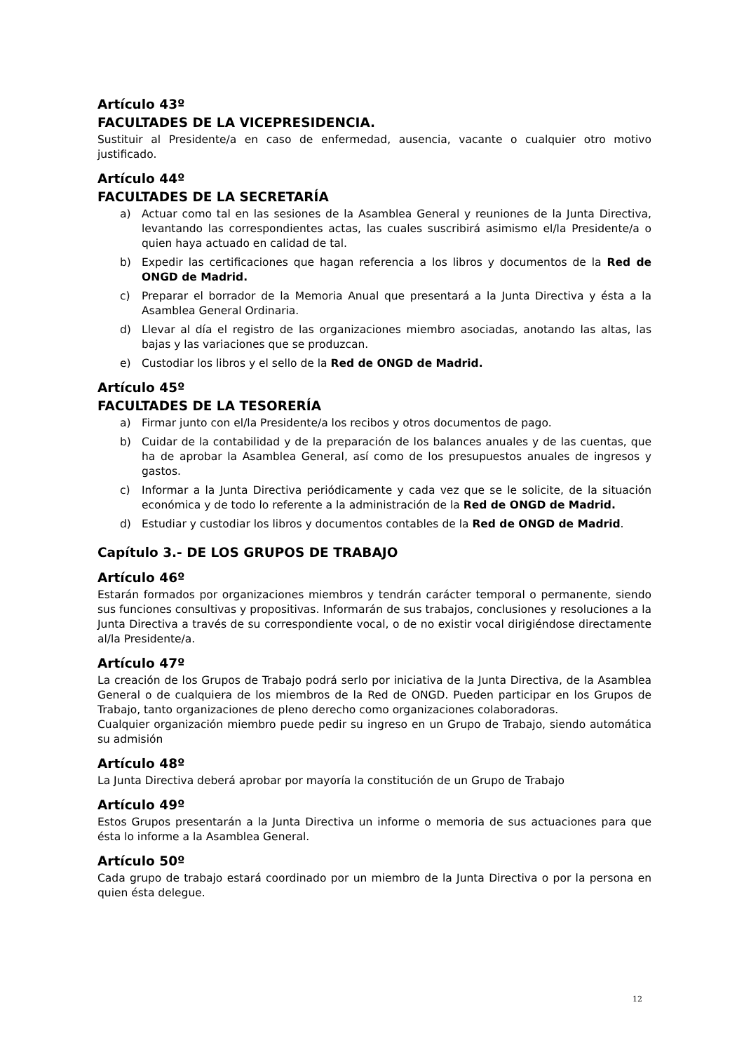Artículo 43º
FACULTADES DE LA VICEPRESIDENCIA.
Sustituir al Presidente/a en caso de enfermedad, ausencia, vacante o cualquier otro motivo justificado.
Artículo 44º
FACULTADES DE LA SECRETARÍA
a) Actuar como tal en las sesiones de la Asamblea General y reuniones de la Junta Directiva, levantando las correspondientes actas, las cuales suscribirá asimismo el/la Presidente/a o quien haya actuado en calidad de tal.
b) Expedir las certificaciones que hagan referencia a los libros y documentos de la Red de ONGD de Madrid.
c) Preparar el borrador de la Memoria Anual que presentará a la Junta Directiva y ésta a la Asamblea General Ordinaria.
d) Llevar al día el registro de las organizaciones miembro asociadas, anotando las altas, las bajas y las variaciones que se produzcan.
e) Custodiar los libros y el sello de la Red de ONGD de Madrid.
Artículo 45º
FACULTADES DE LA TESORERÍA
a) Firmar junto con el/la Presidente/a los recibos y otros documentos de pago.
b) Cuidar de la contabilidad y de la preparación de los balances anuales y de las cuentas, que ha de aprobar la Asamblea General, así como de los presupuestos anuales de ingresos y gastos.
c) Informar a la Junta Directiva periódicamente y cada vez que se le solicite, de la situación económica y de todo lo referente a la administración de la Red de ONGD de Madrid.
d) Estudiar y custodiar los libros y documentos contables de la Red de ONGD de Madrid.
Capítulo 3.- DE LOS GRUPOS DE TRABAJO
Artículo 46º
Estarán formados por organizaciones miembros y tendrán carácter temporal o permanente, siendo sus funciones consultivas y propositivas. Informarán de sus trabajos, conclusiones y resoluciones a la Junta Directiva a través de su correspondiente vocal, o de no existir vocal dirigiéndose directamente al/la Presidente/a.
Artículo 47º
La creación de los Grupos de Trabajo podrá serlo por iniciativa de la Junta Directiva, de la Asamblea General o de cualquiera de los miembros de la Red de ONGD. Pueden participar en los Grupos de Trabajo, tanto organizaciones de pleno derecho como organizaciones colaboradoras.
Cualquier organización miembro puede pedir su ingreso en un Grupo de Trabajo, siendo automática su admisión
Artículo 48º
La Junta Directiva deberá aprobar por mayoría la constitución de un Grupo de Trabajo
Artículo 49º
Estos Grupos presentarán a la Junta Directiva un informe o memoria de sus actuaciones para que ésta lo informe a la Asamblea General.
Artículo 50º
Cada grupo de trabajo estará coordinado por un miembro de la Junta Directiva o por la persona en quien ésta delegue.
12